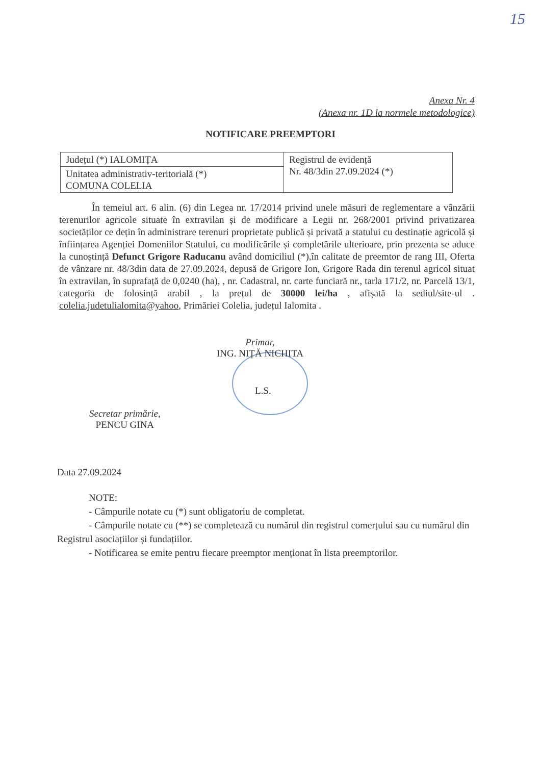15
Anexa Nr. 4
(Anexa nr. 1D la normele metodologice)
NOTIFICARE PREEMPTORI
| Județul (*) IALOMIȚA | Registrul de evidență Nr. 48/3din 27.09.2024 (*) |
| Unitatea administrativ-teritorială (*) COMUNA COLELIA | |
În temeiul art. 6 alin. (6) din Legea nr. 17/2014 privind unele măsuri de reglementare a vânzării terenurilor agricole situate în extravilan și de modificare a Legii nr. 268/2001 privind privatizarea societăților ce dețin în administrare terenuri proprietate publică și privată a statului cu destinație agricolă și înființarea Agenției Domeniilor Statului, cu modificările și completările ulterioare, prin prezenta se aduce la cunoștință Defunct Grigore Raducanu având domiciliul (*),în calitate de preemtor de rang III, Oferta de vânzare nr. 48/3din data de 27.09.2024, depusă de Grigore Ion, Grigore Rada din terenul agricol situat în extravilan, în suprafață de 0,0240 (ha), , nr. Cadastral, nr. carte funciară nr., tarla 171/2, nr. Parcelă 13/1, categoria de folosință arabil , la prețul de 30000 lei/ha , afișată la sediul/site-ul . colelia.judetulialomita@yahoo, Primăriei Colelia, județul Ialomita .
Primar,
ING. NIȚĂ NICHITA
L.S.
Secretar primărie,
PENCU GINA
Data 27.09.2024
NOTE:
- Câmpurile notate cu (*) sunt obligatoriu de completat.
- Câmpurile notate cu (**) se completează cu numărul din registrul comerțului sau cu numărul din Registrul asociațiilor și fundațiilor.
- Notificarea se emite pentru fiecare preemptor menționat în lista preemptorilor.